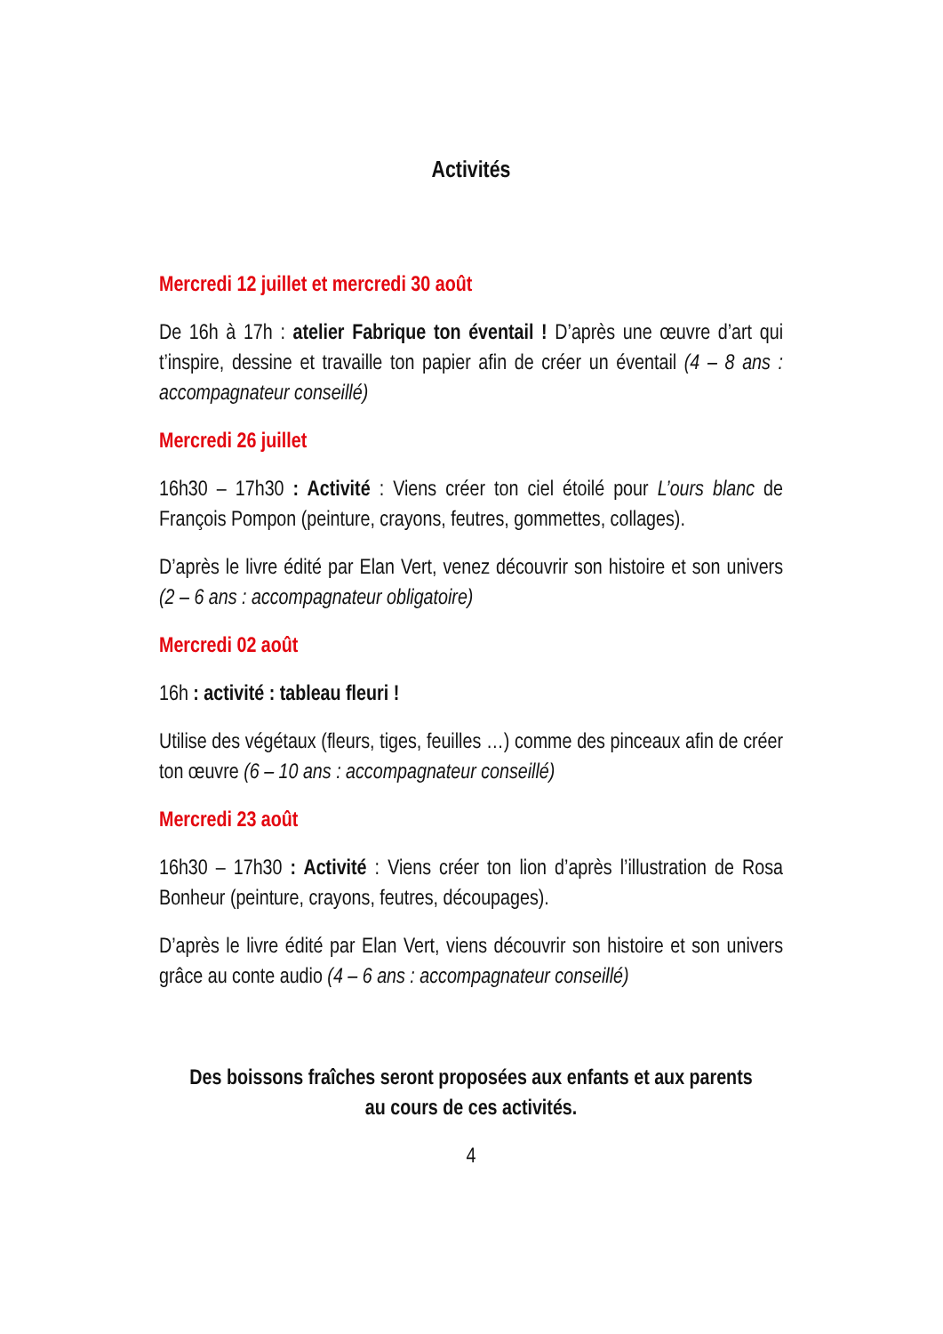Activités
Mercredi 12 juillet et mercredi 30 août
De 16h à 17h : atelier Fabrique ton éventail ! D’après une œuvre d’art qui t’inspire, dessine et travaille ton papier afin de créer un éventail (4 – 8 ans : accompagnateur conseillé)
Mercredi 26 juillet
16h30 – 17h30 : Activité : Viens créer ton ciel étoilé pour L’ours blanc de François Pompon (peinture, crayons, feutres, gommettes, collages).
D’après le livre édité par Elan Vert, venez découvrir son histoire et son univers (2 – 6 ans : accompagnateur obligatoire)
Mercredi 02 août
16h : activité : tableau fleuri !
Utilise des végétaux (fleurs, tiges, feuilles …) comme des pinceaux afin de créer ton œuvre (6 – 10 ans : accompagnateur conseillé)
Mercredi 23 août
16h30 – 17h30 : Activité : Viens créer ton lion d’après l’illustration de Rosa Bonheur (peinture, crayons, feutres, découpages).
D’après le livre édité par Elan Vert, viens découvrir son histoire et son univers grâce au conte audio (4 – 6 ans : accompagnateur conseillé)
Des boissons fraîches seront proposées aux enfants et aux parents
au cours de ces activités.
4